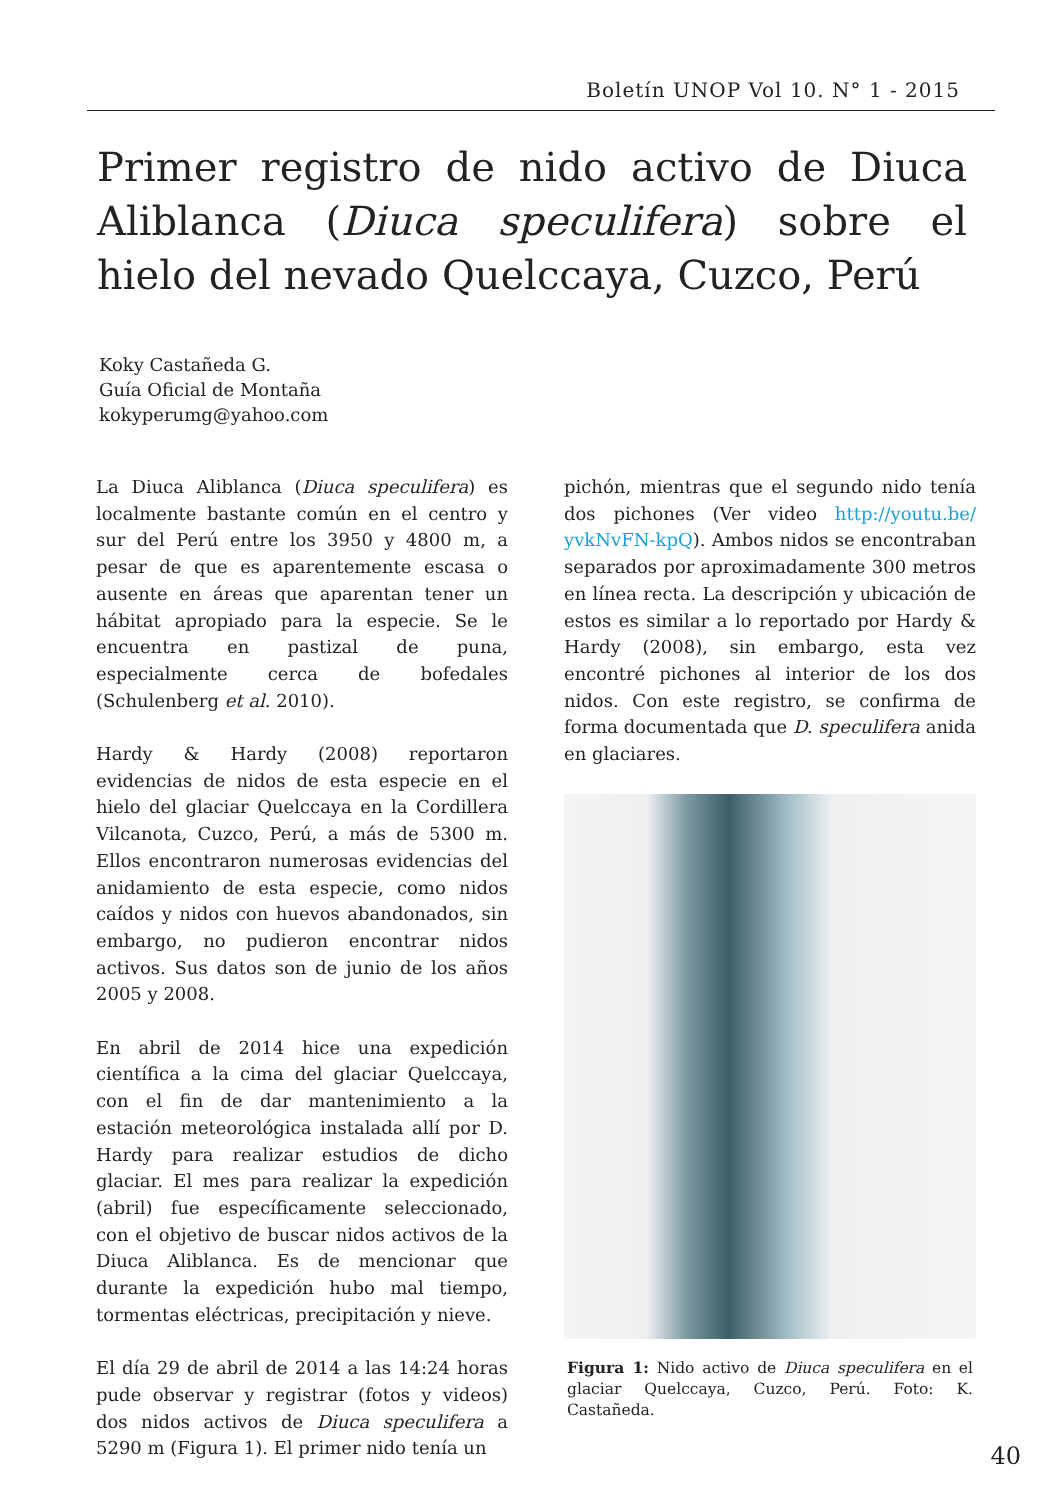Boletín UNOP Vol 10. N° 1 - 2015
Primer registro de nido activo de Diuca Aliblanca (Diuca speculifera) sobre el hielo del nevado Quelccaya, Cuzco, Perú
Koky Castañeda G.
Guía Oficial de Montaña
kokyperumg@yahoo.com
La Diuca Aliblanca (Diuca speculifera) es localmente bastante común en el centro y sur del Perú entre los 3950 y 4800 m, a pesar de que es aparentemente escasa o ausente en áreas que aparentan tener un hábitat apropiado para la especie. Se le encuentra en pastizal de puna, especialmente cerca de bofedales (Schulenberg et al. 2010).
Hardy & Hardy (2008) reportaron evidencias de nidos de esta especie en el hielo del glaciar Quelccaya en la Cordillera Vilcanota, Cuzco, Perú, a más de 5300 m. Ellos encontraron numerosas evidencias del anidamiento de esta especie, como nidos caídos y nidos con huevos abandonados, sin embargo, no pudieron encontrar nidos activos. Sus datos son de junio de los años 2005 y 2008.
En abril de 2014 hice una expedición científica a la cima del glaciar Quelccaya, con el fin de dar mantenimiento a la estación meteorológica instalada allí por D. Hardy para realizar estudios de dicho glaciar. El mes para realizar la expedición (abril) fue específicamente seleccionado, con el objetivo de buscar nidos activos de la Diuca Aliblanca. Es de mencionar que durante la expedición hubo mal tiempo, tormentas eléctricas, precipitación y nieve.
El día 29 de abril de 2014 a las 14:24 horas pude observar y registrar (fotos y videos) dos nidos activos de Diuca speculifera a 5290 m (Figura 1). El primer nido tenía un
pichón, mientras que el segundo nido tenía dos pichones (Ver video http://youtu.be/ yvkNvFN-kpQ). Ambos nidos se encontraban separados por aproximadamente 300 metros en línea recta. La descripción y ubicación de estos es similar a lo reportado por Hardy & Hardy (2008), sin embargo, esta vez encontré pichones al interior de los dos nidos. Con este registro, se confirma de forma documentada que D. speculifera anida en glaciares.
Figura 1: Nido activo de Diuca speculifera en el glaciar Quelccaya, Cuzco, Perú. Foto: K. Castañeda.
40